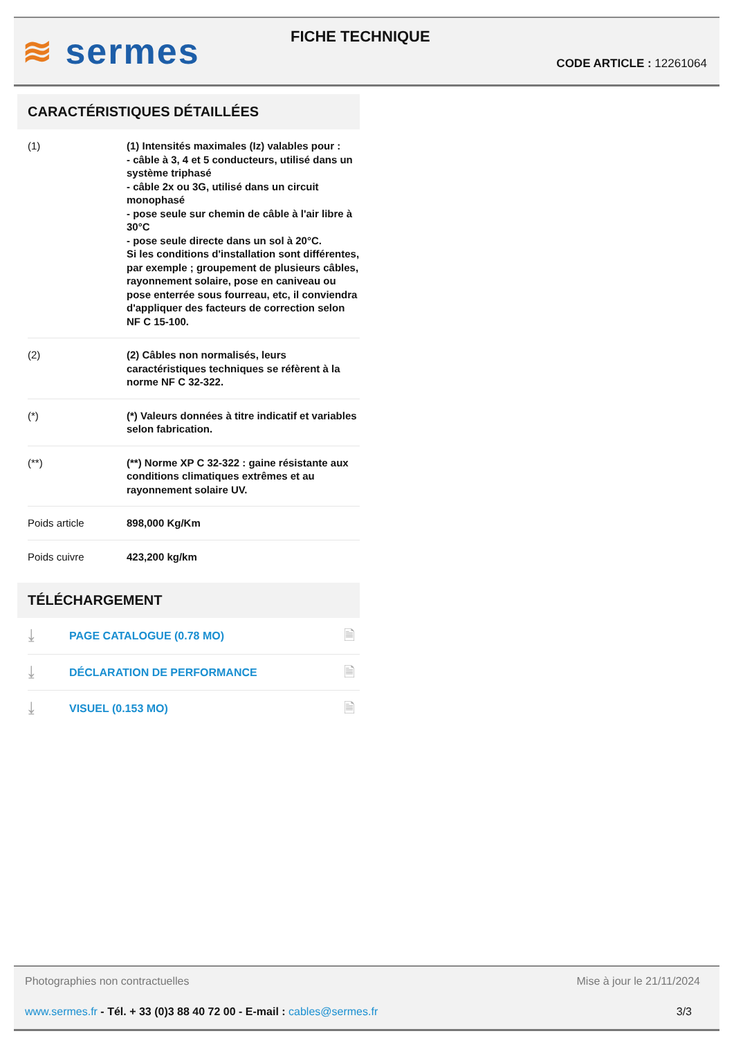≋ sermes FICHE TECHNIQUE
CODE ARTICLE : 12261064
CARACTÉRISTIQUES DÉTAILLÉES
| (1) | (1) Intensités maximales (Iz) valables pour : - câble à 3, 4 et 5 conducteurs, utilisé dans un système triphasé - câble 2x ou 3G, utilisé dans un circuit monophasé - pose seule sur chemin de câble à l'air libre à 30°C - pose seule directe dans un sol à 20°C. Si les conditions d'installation sont différentes, par exemple ; groupement de plusieurs câbles, rayonnement solaire, pose en caniveau ou pose enterrée sous fourreau, etc, il conviendra d'appliquer des facteurs de correction selon NF C 15-100. |
| (2) | (2) Câbles non normalisés, leurs caractéristiques techniques se réfèrent à la norme NF C 32-322. |
| (*) | (*) Valeurs données à titre indicatif et variables selon fabrication. |
| (**) | (**) Norme XP C 32-322 : gaine résistante aux conditions climatiques extrêmes et au rayonnement solaire UV. |
| Poids article | 898,000 Kg/Km |
| Poids cuivre | 423,200 kg/km |
TÉLÉCHARGEMENT
| ⤓ | PAGE CATALOGUE (0.78 MO) | 🗎 |
| ⤓ | DÉCLARATION DE PERFORMANCE | 🗎 |
| ⤓ | VISUEL (0.153 MO) | 🗎 |
Photographies non contractuelles Mise à jour le 21/11/2024
www.sermes.fr - Tél. + 33 (0)3 88 40 72 00 - E-mail : cables@sermes.fr 3/3